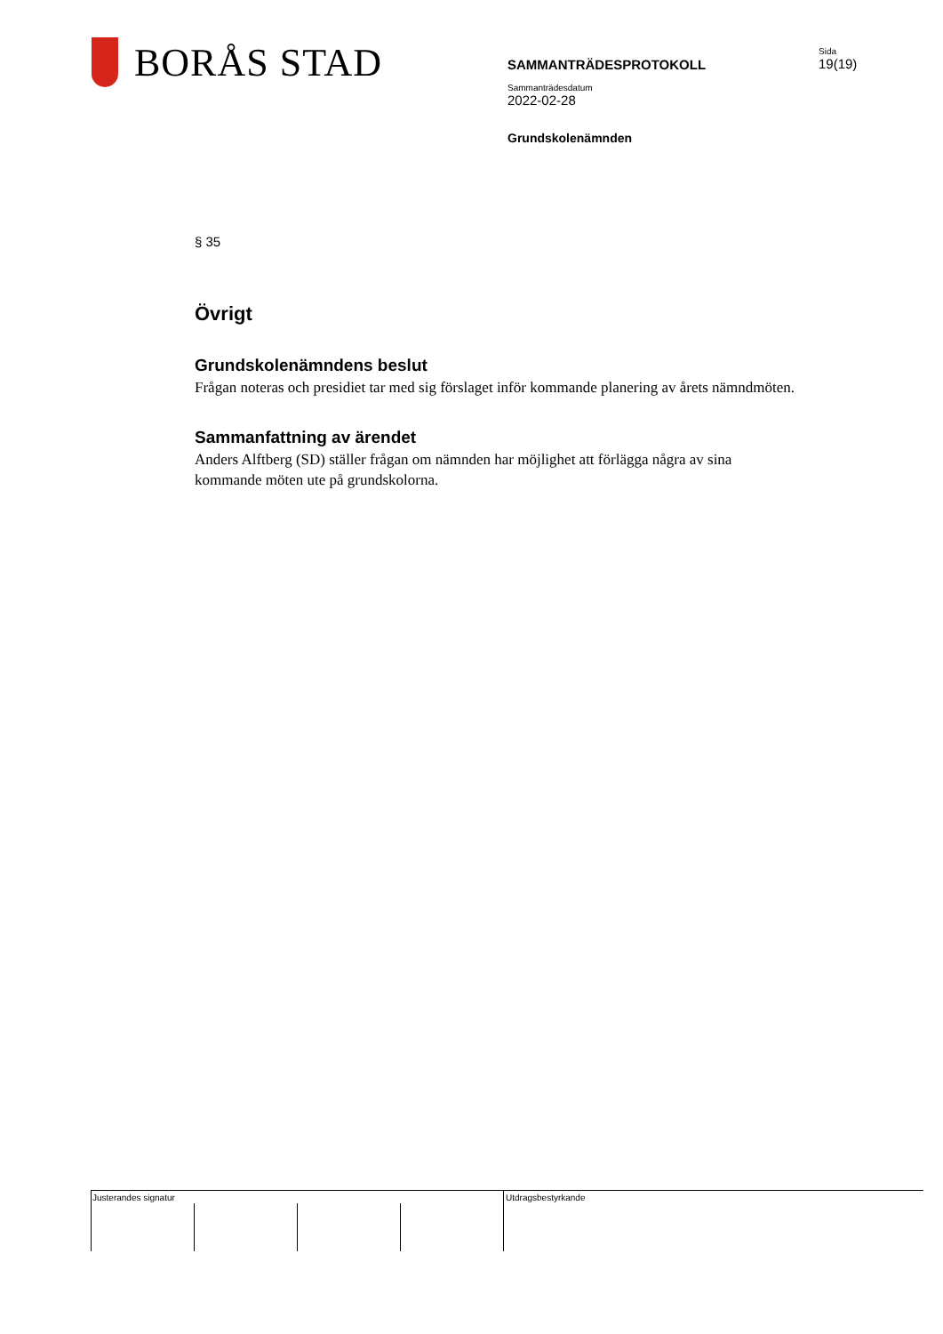BORÅS STAD
SAMMANTRÄDESPROTOKOLL
Sammanträdesdatum
2022-02-28
Grundskolenämnden
Sida
19(19)
§ 35
Övrigt
Grundskolenämndens beslut
Frågan noteras och presidiet tar med sig förslaget inför kommande planering av årets nämndmöten.
Sammanfattning av ärendet
Anders Alftberg (SD) ställer frågan om nämnden har möjlighet att förlägga några av sina kommande möten ute på grundskolorna.
Justerandes signatur Utdragsbestyrkande